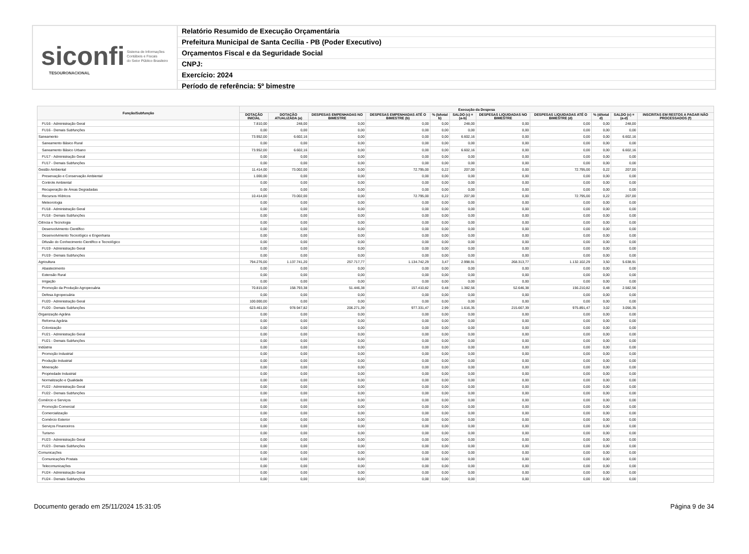siconfi Sistema de Informações
Contábeis e Fiscais
do Setor Público Brasileiro
TESOURONACIONAL
Relatório Resumido de Execução Orçamentária
Prefeitura Municipal de Santa Cecília - PB (Poder Executivo)
Orçamentos Fiscal e da Seguridade Social
CNPJ:
Exercício: 2024
Período de referência: 5º bimestre
| Função/Subfunção | Execução da Despesa | | | | | | | | | | |
| --- | --- | --- | --- | --- | --- | --- | --- | --- | --- | --- | --- |
| | DOTAÇÃO INICIAL | DOTAÇÃO ATUALIZADA (a) | DESPESAS EMPENHADAS NO BIMESTRE | DESPESAS EMPENHADAS ATÉ O BIMESTRE (b) | % (b/total b) | SALDO (c) = (a-b) | DESPESAS LIQUIDADAS NO BIMESTRE | DESPESAS LIQUIDADAS ATÉ O BIMESTRE (d) | % (d/total d) | SALDO (e) = (a-d) | INSCRITAS EM RESTOS A PAGAR NÃO PROCESSADOS (f) |
| FU16 - Administração Geral | 7.810,00 | 248,00 | 0,00 | 0,00 | 0,00 | 248,00 | 0,00 | 0,00 | 0,00 | 248,00 | |
| FU16 - Demais Subfunções | 0,00 | 0,00 | 0,00 | 0,00 | 0,00 | 0,00 | 0,00 | 0,00 | 0,00 | 0,00 | |
| Saneamento | 73.952,00 | 6.602,16 | 0,00 | 0,00 | 0,00 | 6.602,16 | 0,00 | 0,00 | 0,00 | 6.602,16 | |
| Saneamento Básico Rural | 0,00 | 0,00 | 0,00 | 0,00 | 0,00 | 0,00 | 0,00 | 0,00 | 0,00 | 0,00 | |
| Saneamento Básico Urbano | 73.952,00 | 6.602,16 | 0,00 | 0,00 | 0,00 | 6.602,16 | 0,00 | 0,00 | 0,00 | 6.602,16 | |
| FU17 - Administração Geral | 0,00 | 0,00 | 0,00 | 0,00 | 0,00 | 0,00 | 0,00 | 0,00 | 0,00 | 0,00 | |
| FU17 - Demais Subfunções | 0,00 | 0,00 | 0,00 | 0,00 | 0,00 | 0,00 | 0,00 | 0,00 | 0,00 | 0,00 | |
| Gestão Ambiental | 11.414,00 | 73.002,00 | 0,00 | 72.795,00 | 0,22 | 207,00 | 0,00 | 72.795,00 | 0,22 | 207,00 | |
| Preservação e Conservação Ambiental | 1.000,00 | 0,00 | 0,00 | 0,00 | 0,00 | 0,00 | 0,00 | 0,00 | 0,00 | 0,00 | |
| Controle Ambiental | 0,00 | 0,00 | 0,00 | 0,00 | 0,00 | 0,00 | 0,00 | 0,00 | 0,00 | 0,00 | |
| Recuperação de Áreas Degradadas | 0,00 | 0,00 | 0,00 | 0,00 | 0,00 | 0,00 | 0,00 | 0,00 | 0,00 | 0,00 | |
| Recursos Hídricos | 10.414,00 | 73.002,00 | 0,00 | 72.795,00 | 0,22 | 207,00 | 0,00 | 72.795,00 | 0,22 | 207,00 | |
| Meteorologia | 0,00 | 0,00 | 0,00 | 0,00 | 0,00 | 0,00 | 0,00 | 0,00 | 0,00 | 0,00 | |
| FU18 - Administração Geral | 0,00 | 0,00 | 0,00 | 0,00 | 0,00 | 0,00 | 0,00 | 0,00 | 0,00 | 0,00 | |
| FU18 - Demais Subfunções | 0,00 | 0,00 | 0,00 | 0,00 | 0,00 | 0,00 | 0,00 | 0,00 | 0,00 | 0,00 | |
| Ciência e Tecnologia | 0,00 | 0,00 | 0,00 | 0,00 | 0,00 | 0,00 | 0,00 | 0,00 | 0,00 | 0,00 | |
| Desenvolvimento Científico | 0,00 | 0,00 | 0,00 | 0,00 | 0,00 | 0,00 | 0,00 | 0,00 | 0,00 | 0,00 | |
| Desenvolvimento Tecnológico e Engenharia | 0,00 | 0,00 | 0,00 | 0,00 | 0,00 | 0,00 | 0,00 | 0,00 | 0,00 | 0,00 | |
| Difusão do Conhecimento Científico e Tecnológico | 0,00 | 0,00 | 0,00 | 0,00 | 0,00 | 0,00 | 0,00 | 0,00 | 0,00 | 0,00 | |
| FU19 - Administração Geral | 0,00 | 0,00 | 0,00 | 0,00 | 0,00 | 0,00 | 0,00 | 0,00 | 0,00 | 0,00 | |
| FU19 - Demais Subfunções | 0,00 | 0,00 | 0,00 | 0,00 | 0,00 | 0,00 | 0,00 | 0,00 | 0,00 | 0,00 | |
| Agricultura | 794.276,00 | 1.137.741,20 | 257.717,77 | 1.134.742,29 | 3,47 | 2.998,91 | 268.313,77 | 1.132.102,29 | 3,50 | 5.638,91 | |
| Abastecimento | 0,00 | 0,00 | 0,00 | 0,00 | 0,00 | 0,00 | 0,00 | 0,00 | 0,00 | 0,00 | |
| Extensão Rural | 0,00 | 0,00 | 0,00 | 0,00 | 0,00 | 0,00 | 0,00 | 0,00 | 0,00 | 0,00 | |
| Irrigação | 0,00 | 0,00 | 0,00 | 0,00 | 0,00 | 0,00 | 0,00 | 0,00 | 0,00 | 0,00 | |
| Promoção da Produção Agropecuária | 70.815,00 | 158.793,38 | 51.446,38 | 157.410,82 | 0,48 | 1.382,56 | 52.646,38 | 156.210,82 | 0,48 | 2.582,56 | |
| Defesa Agropecuária | 0,00 | 0,00 | 0,00 | 0,00 | 0,00 | 0,00 | 0,00 | 0,00 | 0,00 | 0,00 | |
| FU20 - Administração Geral | 100.000,00 | 0,00 | 0,00 | 0,00 | 0,00 | 0,00 | 0,00 | 0,00 | 0,00 | 0,00 | |
| FU20 - Demais Subfunções | 623.461,00 | 978.947,82 | 206.271,39 | 977.331,47 | 2,99 | 1.616,35 | 215.667,39 | 975.891,47 | 3,02 | 3.056,35 | |
| Organização Agrária | 0,00 | 0,00 | 0,00 | 0,00 | 0,00 | 0,00 | 0,00 | 0,00 | 0,00 | 0,00 | |
| Reforma Agrária | 0,00 | 0,00 | 0,00 | 0,00 | 0,00 | 0,00 | 0,00 | 0,00 | 0,00 | 0,00 | |
| Colonização | 0,00 | 0,00 | 0,00 | 0,00 | 0,00 | 0,00 | 0,00 | 0,00 | 0,00 | 0,00 | |
| FU21 - Administração Geral | 0,00 | 0,00 | 0,00 | 0,00 | 0,00 | 0,00 | 0,00 | 0,00 | 0,00 | 0,00 | |
| FU21 - Demais Subfunções | 0,00 | 0,00 | 0,00 | 0,00 | 0,00 | 0,00 | 0,00 | 0,00 | 0,00 | 0,00 | |
| Indústria | 0,00 | 0,00 | 0,00 | 0,00 | 0,00 | 0,00 | 0,00 | 0,00 | 0,00 | 0,00 | |
| Promoção Industrial | 0,00 | 0,00 | 0,00 | 0,00 | 0,00 | 0,00 | 0,00 | 0,00 | 0,00 | 0,00 | |
| Produção Industrial | 0,00 | 0,00 | 0,00 | 0,00 | 0,00 | 0,00 | 0,00 | 0,00 | 0,00 | 0,00 | |
| Mineração | 0,00 | 0,00 | 0,00 | 0,00 | 0,00 | 0,00 | 0,00 | 0,00 | 0,00 | 0,00 | |
| Propriedade Industrial | 0,00 | 0,00 | 0,00 | 0,00 | 0,00 | 0,00 | 0,00 | 0,00 | 0,00 | 0,00 | |
| Normalização e Qualidade | 0,00 | 0,00 | 0,00 | 0,00 | 0,00 | 0,00 | 0,00 | 0,00 | 0,00 | 0,00 | |
| FU22 - Administração Geral | 0,00 | 0,00 | 0,00 | 0,00 | 0,00 | 0,00 | 0,00 | 0,00 | 0,00 | 0,00 | |
| FU22 - Demais Subfunções | 0,00 | 0,00 | 0,00 | 0,00 | 0,00 | 0,00 | 0,00 | 0,00 | 0,00 | 0,00 | |
| Comércio e Serviços | 0,00 | 0,00 | 0,00 | 0,00 | 0,00 | 0,00 | 0,00 | 0,00 | 0,00 | 0,00 | |
| Promoção Comercial | 0,00 | 0,00 | 0,00 | 0,00 | 0,00 | 0,00 | 0,00 | 0,00 | 0,00 | 0,00 | |
| Comercialização | 0,00 | 0,00 | 0,00 | 0,00 | 0,00 | 0,00 | 0,00 | 0,00 | 0,00 | 0,00 | |
| Comércio Exterior | 0,00 | 0,00 | 0,00 | 0,00 | 0,00 | 0,00 | 0,00 | 0,00 | 0,00 | 0,00 | |
| Serviços Financeiros | 0,00 | 0,00 | 0,00 | 0,00 | 0,00 | 0,00 | 0,00 | 0,00 | 0,00 | 0,00 | |
| Turismo | 0,00 | 0,00 | 0,00 | 0,00 | 0,00 | 0,00 | 0,00 | 0,00 | 0,00 | 0,00 | |
| FU23 - Administração Geral | 0,00 | 0,00 | 0,00 | 0,00 | 0,00 | 0,00 | 0,00 | 0,00 | 0,00 | 0,00 | |
| FU23 - Demais Subfunções | 0,00 | 0,00 | 0,00 | 0,00 | 0,00 | 0,00 | 0,00 | 0,00 | 0,00 | 0,00 | |
| Comunicações | 0,00 | 0,00 | 0,00 | 0,00 | 0,00 | 0,00 | 0,00 | 0,00 | 0,00 | 0,00 | |
| Comunicações Postais | 0,00 | 0,00 | 0,00 | 0,00 | 0,00 | 0,00 | 0,00 | 0,00 | 0,00 | 0,00 | |
| Telecomunicações | 0,00 | 0,00 | 0,00 | 0,00 | 0,00 | 0,00 | 0,00 | 0,00 | 0,00 | 0,00 | |
| FU24 - Administração Geral | 0,00 | 0,00 | 0,00 | 0,00 | 0,00 | 0,00 | 0,00 | 0,00 | 0,00 | 0,00 | |
| FU24 - Demais Subfunções | 0,00 | 0,00 | 0,00 | 0,00 | 0,00 | 0,00 | 0,00 | 0,00 | 0,00 | 0,00 | |
Documento gerado em 25/11/2024 15:31:05 Página 9 de 34